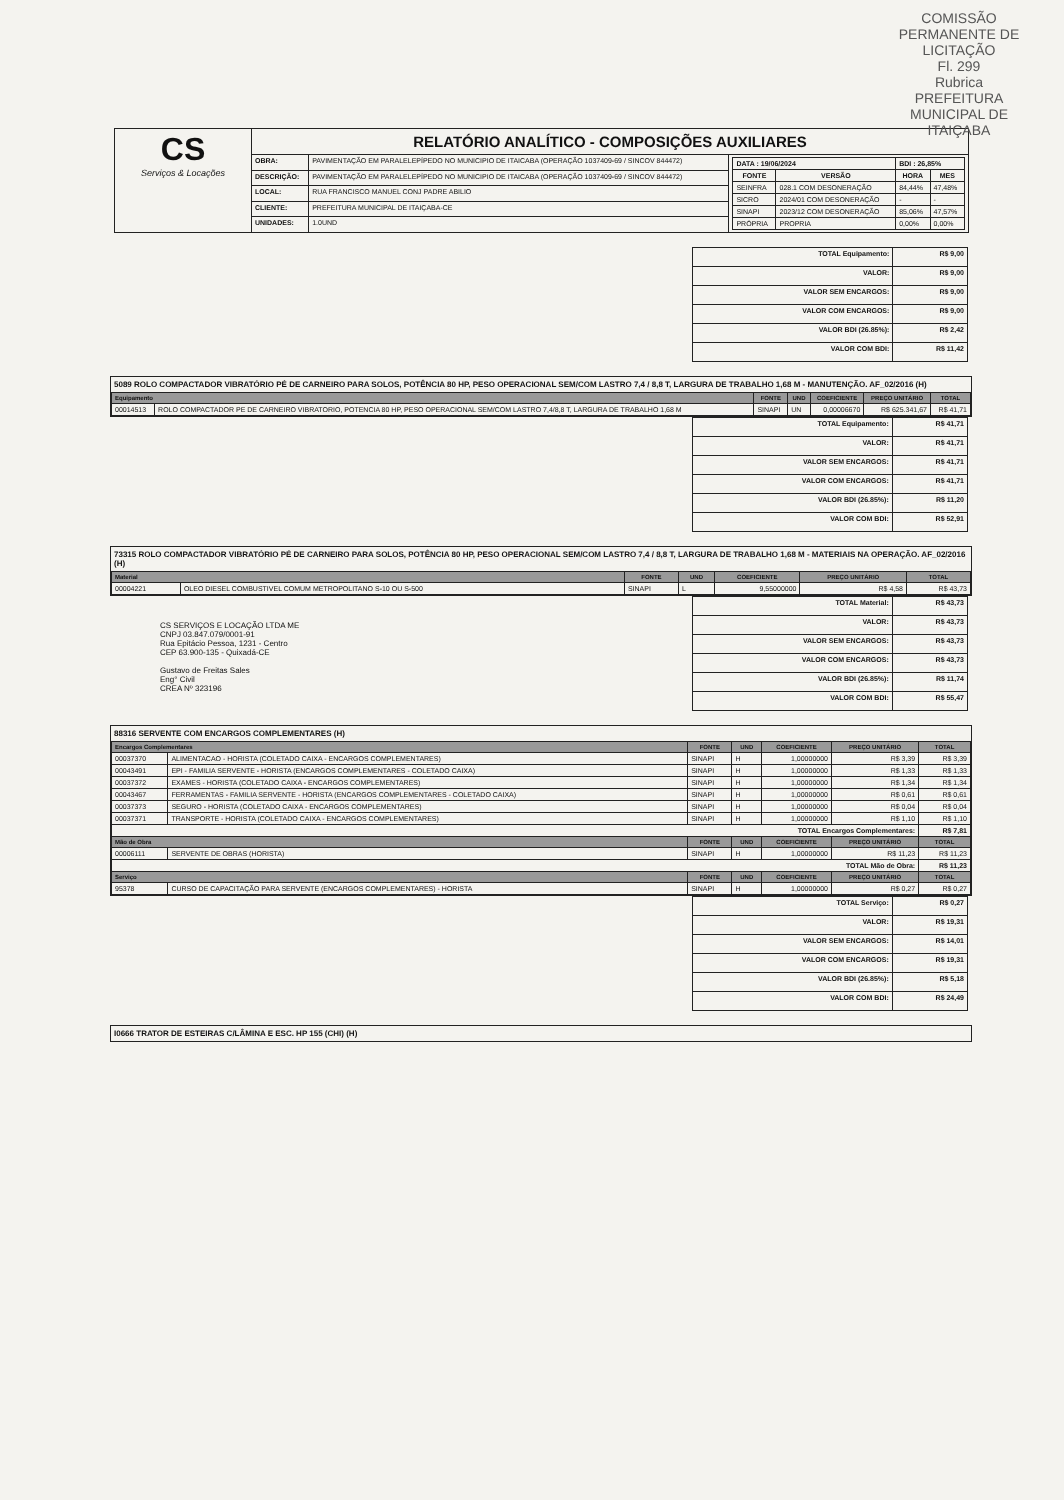COMISSÃO PERMANENTE DE LICITAÇÃO
Fl. 299
Rubrica
PREFEITURA MUNICIPAL DE ITAIÇABA
| CS Serviços & Locações | RELATÓRIO ANALÍTICO - COMPOSIÇÕES AUXILIARES | | |
| | OBRA: | PAVIMENTAÇÃO EM PARALELEPÍPEDO NO MUNICIPIO DE ITAICABA (OPERAÇÃO 1037409-69 / SINCOV 844472) | / DATA : 19/06/2024 / / BDI : 26,85% / / / FONTE / VERSÃO / HORA / MES / / SEINFRA / 028.1 COM DESONERAÇÃO / 84,44% / 47,48% / / SICRO / 2024/01 COM DESONERAÇÃO / - / - / / SINAPI / 2023/12 COM DESONERAÇÃO / 85,06% / 47,57% / / PRÓPRIA / PROPRIA / 0,00% / 0,00% / |
| | DESCRIÇÃO: | PAVIMENTAÇÃO EM PARALELEPÍPEDO NO MUNICIPIO DE ITAICABA (OPERAÇÃO 1037409-69 / SINCOV 844472) | |
| | LOCAL: | RUA FRANCISCO MANUEL CONJ PADRE ABILIO | |
| | CLIENTE: | PREFEITURA MUNICIPAL DE ITAIÇABA-CE | |
| | UNIDADES: | 1.0UND | |
| TOTAL Equipamento: | R$ 9,00 |
| VALOR: | R$ 9,00 |
| VALOR SEM ENCARGOS: | R$ 9,00 |
| VALOR COM ENCARGOS: | R$ 9,00 |
| VALOR BDI (26.85%): | R$ 2,42 |
| VALOR COM BDI: | R$ 11,42 |
5089 ROLO COMPACTADOR VIBRATÓRIO PÉ DE CARNEIRO PARA SOLOS, POTÊNCIA 80 HP, PESO OPERACIONAL SEM/COM LASTRO 7,4 / 8,8 T, LARGURA DE TRABALHO 1,68 M - MANUTENÇÃO. AF_02/2016 (H)
| Equipamento | | FONTE | UND | COEFICIENTE | PREÇO UNITÁRIO | TOTAL |
| --- | --- | --- | --- | --- | --- | --- |
| 00014513 | ROLO COMPACTADOR PE DE CARNEIRO VIBRATORIO, POTENCIA 80 HP, PESO OPERACIONAL SEM/COM LASTRO 7,4/8,8 T, LARGURA DE TRABALHO 1,68 M | SINAPI | UN | 0,00006670 | R$ 625.341,67 | R$ 41,71 |
| TOTAL Equipamento: | R$ 41,71 |
| VALOR: | R$ 41,71 |
| VALOR SEM ENCARGOS: | R$ 41,71 |
| VALOR COM ENCARGOS: | R$ 41,71 |
| VALOR BDI (26.85%): | R$ 11,20 |
| VALOR COM BDI: | R$ 52,91 |
73315 ROLO COMPACTADOR VIBRATÓRIO PÉ DE CARNEIRO PARA SOLOS, POTÊNCIA 80 HP, PESO OPERACIONAL SEM/COM LASTRO 7,4 / 8,8 T, LARGURA DE TRABALHO 1,68 M - MATERIAIS NA OPERAÇÃO. AF_02/2016 (H)
| Material | | FONTE | UND | COEFICIENTE | PREÇO UNITÁRIO | TOTAL |
| --- | --- | --- | --- | --- | --- | --- |
| 00004221 | OLEO DIESEL COMBUSTIVEL COMUM METROPOLITANO S-10 OU S-500 | SINAPI | L | 9,55000000 | R$ 4,58 | R$ 43,73 |
| TOTAL Material: | R$ 43,73 |
| VALOR: | R$ 43,73 |
| VALOR SEM ENCARGOS: | R$ 43,73 |
| VALOR COM ENCARGOS: | R$ 43,73 |
| VALOR BDI (26.85%): | R$ 11,74 |
| VALOR COM BDI: | R$ 55,47 |
CS SERVIÇOS E LOCAÇÃO LTDA ME
CNPJ 03.847.079/0001-91
Rua Epitácio Pessoa, 1231 - Centro
CEP 63.900-135 - Quixadá-CE
Gustavo de Freitas Sales
Eng° Civil
CREA Nº 323196
88316 SERVENTE COM ENCARGOS COMPLEMENTARES (H)
| Encargos Complementares | | FONTE | UND | COEFICIENTE | PREÇO UNITÁRIO | TOTAL |
| --- | --- | --- | --- | --- | --- | --- |
| 00037370 | ALIMENTACAO - HORISTA (COLETADO CAIXA - ENCARGOS COMPLEMENTARES) | SINAPI | H | 1,00000000 | R$ 3,39 | R$ 3,39 |
| 00043491 | EPI - FAMILIA SERVENTE - HORISTA (ENCARGOS COMPLEMENTARES - COLETADO CAIXA) | SINAPI | H | 1,00000000 | R$ 1,33 | R$ 1,33 |
| 00037372 | EXAMES - HORISTA (COLETADO CAIXA - ENCARGOS COMPLEMENTARES) | SINAPI | H | 1,00000000 | R$ 1,34 | R$ 1,34 |
| 00043467 | FERRAMENTAS - FAMILIA SERVENTE - HORISTA (ENCARGOS COMPLEMENTARES - COLETADO CAIXA) | SINAPI | H | 1,00000000 | R$ 0,61 | R$ 0,61 |
| 00037373 | SEGURO - HORISTA (COLETADO CAIXA - ENCARGOS COMPLEMENTARES) | SINAPI | H | 1,00000000 | R$ 0,04 | R$ 0,04 |
| 00037371 | TRANSPORTE - HORISTA (COLETADO CAIXA - ENCARGOS COMPLEMENTARES) | SINAPI | H | 1,00000000 | R$ 1,10 | R$ 1,10 |
| TOTAL Encargos Complementares: | | | | | | R$ 7,81 |
| Mão de Obra | | FONTE | UND | COEFICIENTE | PREÇO UNITÁRIO | TOTAL |
| 00006111 | SERVENTE DE OBRAS (HORISTA) | SINAPI | H | 1,00000000 | R$ 11,23 | R$ 11,23 |
| TOTAL Mão de Obra: | | | | | | R$ 11,23 |
| Serviço | | FONTE | UND | COEFICIENTE | PREÇO UNITÁRIO | TOTAL |
| 95378 | CURSO DE CAPACITAÇÃO PARA SERVENTE (ENCARGOS COMPLEMENTARES) - HORISTA | SINAPI | H | 1,00000000 | R$ 0,27 | R$ 0,27 |
| TOTAL Serviço: | R$ 0,27 |
| VALOR: | R$ 19,31 |
| VALOR SEM ENCARGOS: | R$ 14,01 |
| VALOR COM ENCARGOS: | R$ 19,31 |
| VALOR BDI (26.85%): | R$ 5,18 |
| VALOR COM BDI: | R$ 24,49 |
I0666 TRATOR DE ESTEIRAS C/LÂMINA E ESC. HP 155 (CHI) (H)